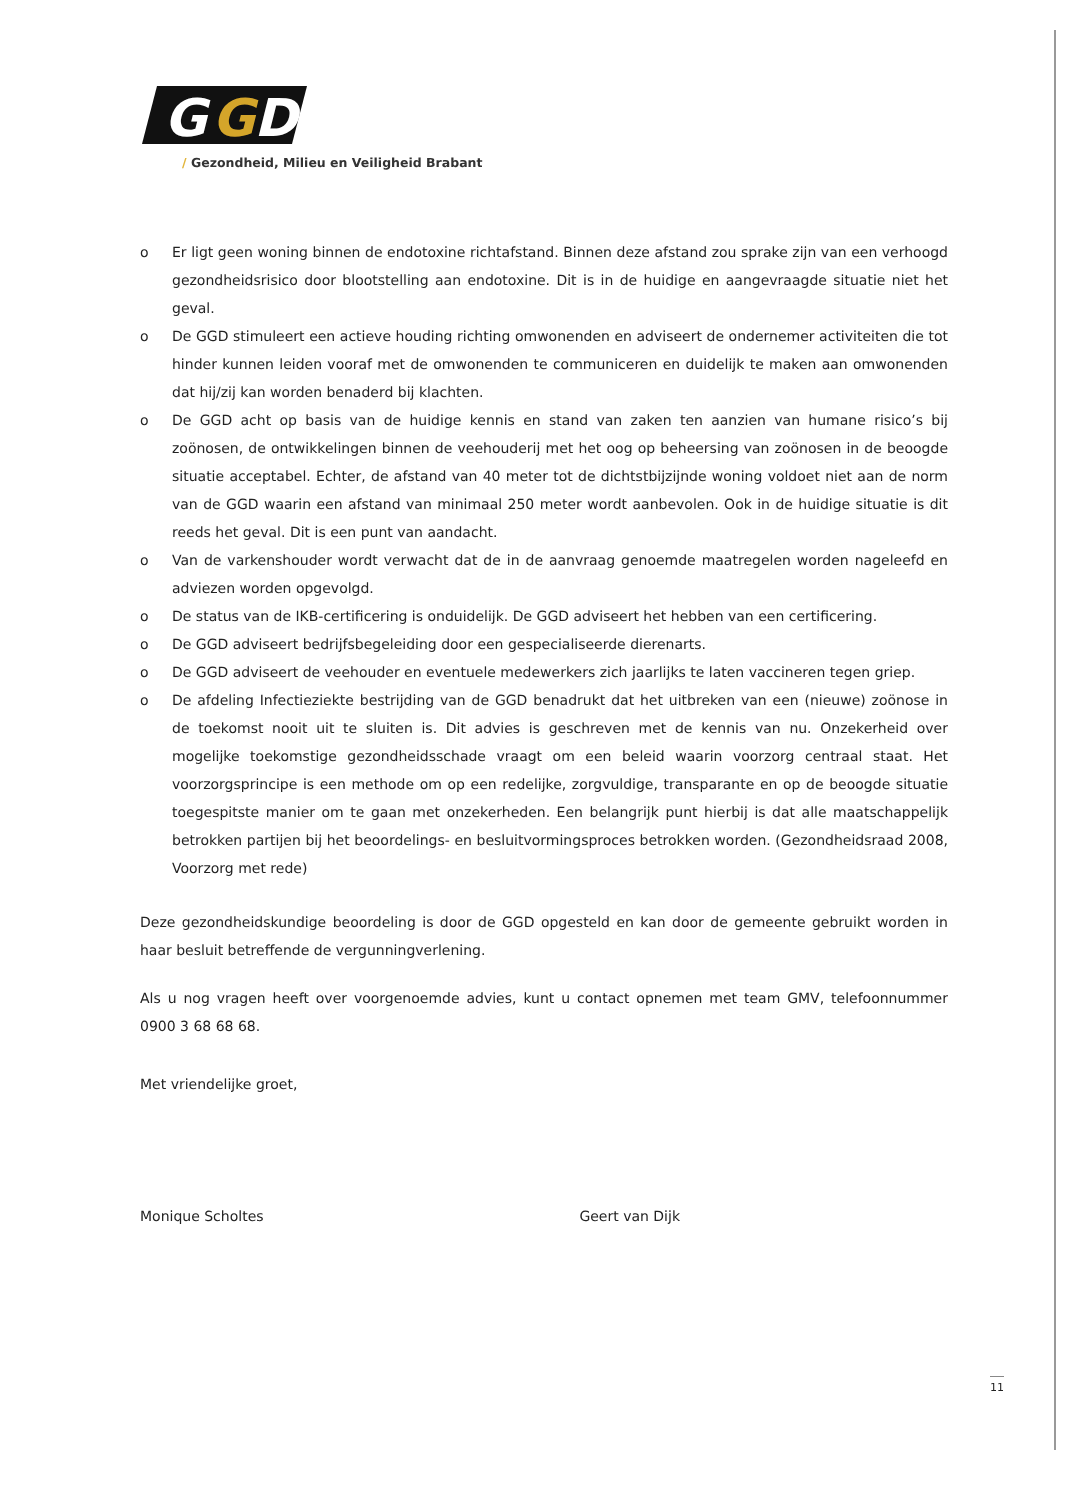G
G
D
/ Gezondheid, Milieu en Veiligheid Brabant
o Er ligt geen woning binnen de endotoxine richtafstand. Binnen deze afstand zou sprake zijn van een verhoogd gezondheidsrisico door blootstelling aan endotoxine. Dit is in de huidige en aangevraagde situatie niet het geval.
o De GGD stimuleert een actieve houding richting omwonenden en adviseert de ondernemer activiteiten die tot hinder kunnen leiden vooraf met de omwonenden te communiceren en duidelijk te maken aan omwonenden dat hij/zij kan worden benaderd bij klachten.
o De GGD acht op basis van de huidige kennis en stand van zaken ten aanzien van humane risico’s bij zoönosen, de ontwikkelingen binnen de veehouderij met het oog op beheersing van zoönosen in de beoogde situatie acceptabel. Echter, de afstand van 40 meter tot de dichtstbijzijnde woning voldoet niet aan de norm van de GGD waarin een afstand van minimaal 250 meter wordt aanbevolen. Ook in de huidige situatie is dit reeds het geval. Dit is een punt van aandacht.
o Van de varkenshouder wordt verwacht dat de in de aanvraag genoemde maatregelen worden nageleefd en adviezen worden opgevolgd.
o De status van de IKB-certificering is onduidelijk. De GGD adviseert het hebben van een certificering.
o De GGD adviseert bedrijfsbegeleiding door een gespecialiseerde dierenarts.
o De GGD adviseert de veehouder en eventuele medewerkers zich jaarlijks te laten vaccineren tegen griep.
o De afdeling Infectieziekte bestrijding van de GGD benadrukt dat het uitbreken van een (nieuwe) zoönose in de toekomst nooit uit te sluiten is. Dit advies is geschreven met de kennis van nu. Onzekerheid over mogelijke toekomstige gezondheidsschade vraagt om een beleid waarin voorzorg centraal staat. Het voorzorgsprincipe is een methode om op een redelijke, zorgvuldige, transparante en op de beoogde situatie toegespitste manier om te gaan met onzekerheden. Een belangrijk punt hierbij is dat alle maatschappelijk betrokken partijen bij het beoordelings- en besluitvormingsproces betrokken worden. (Gezondheidsraad 2008, Voorzorg met rede)
Deze gezondheidskundige beoordeling is door de GGD opgesteld en kan door de gemeente gebruikt worden in haar besluit betreffende de vergunningverlening.
Als u nog vragen heeft over voorgenoemde advies, kunt u contact opnemen met team GMV, telefoonnummer 0900 3 68 68 68.
Met vriendelijke groet,
Monique Scholtes Geert van Dijk
11